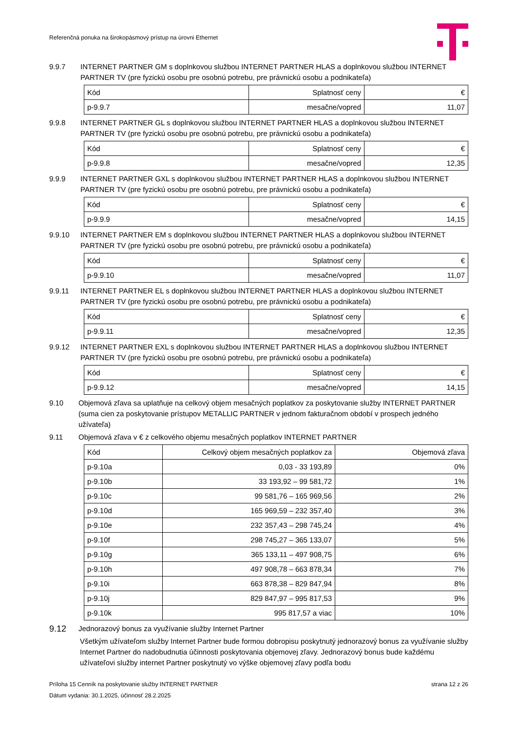Referenčná ponuka na širokopásmový prístup na úrovni Ethernet
9.9.7 INTERNET PARTNER GM s doplnkovou službou INTERNET PARTNER HLAS a doplnkovou službou INTERNET PARTNER TV (pre fyzickú osobu pre osobnú potrebu, pre právnickú osobu a podnikateľa)
| Kód | Splatnosť ceny | € |
| --- | --- | --- |
| p-9.9.7 | mesačne/vopred | 11,07 |
9.9.8 INTERNET PARTNER GL s doplnkovou službou INTERNET PARTNER HLAS a doplnkovou službou INTERNET PARTNER TV (pre fyzickú osobu pre osobnú potrebu, pre právnickú osobu a podnikateľa)
| Kód | Splatnosť ceny | € |
| --- | --- | --- |
| p-9.9.8 | mesačne/vopred | 12,35 |
9.9.9 INTERNET PARTNER GXL s doplnkovou službou INTERNET PARTNER HLAS a doplnkovou službou INTERNET PARTNER TV (pre fyzickú osobu pre osobnú potrebu, pre právnickú osobu a podnikateľa)
| Kód | Splatnosť ceny | € |
| --- | --- | --- |
| p-9.9.9 | mesačne/vopred | 14,15 |
9.9.10 INTERNET PARTNER EM s doplnkovou službou INTERNET PARTNER HLAS a doplnkovou službou INTERNET PARTNER TV (pre fyzickú osobu pre osobnú potrebu, pre právnickú osobu a podnikateľa)
| Kód | Splatnosť ceny | € |
| --- | --- | --- |
| p-9.9.10 | mesačne/vopred | 11,07 |
9.9.11 INTERNET PARTNER EL s doplnkovou službou INTERNET PARTNER HLAS a doplnkovou službou INTERNET PARTNER TV (pre fyzickú osobu pre osobnú potrebu, pre právnickú osobu a podnikateľa)
| Kód | Splatnosť ceny | € |
| --- | --- | --- |
| p-9.9.11 | mesačne/vopred | 12,35 |
9.9.12 INTERNET PARTNER EXL s doplnkovou službou INTERNET PARTNER HLAS a doplnkovou službou INTERNET PARTNER TV (pre fyzickú osobu pre osobnú potrebu, pre právnickú osobu a podnikateľa)
| Kód | Splatnosť ceny | € |
| --- | --- | --- |
| p-9.9.12 | mesačne/vopred | 14,15 |
9.10 Objemová zľava sa uplatňuje na celkový objem mesačných poplatkov za poskytovanie služby INTERNET PARTNER (suma cien za poskytovanie prístupov METALLIC PARTNER v jednom fakturačnom období v prospech jedného užívateľa)
9.11 Objemová zľava v € z celkového objemu mesačných poplatkov INTERNET PARTNER
| Kód | Celkový objem mesačných poplatkov za | Objemová zľava |
| --- | --- | --- |
| p-9.10a | 0,03 - 33 193,89 | 0% |
| p-9.10b | 33 193,92 – 99 581,72 | 1% |
| p-9.10c | 99 581,76 – 165 969,56 | 2% |
| p-9.10d | 165 969,59 – 232 357,40 | 3% |
| p-9.10e | 232 357,43 – 298 745,24 | 4% |
| p-9.10f | 298 745,27 – 365 133,07 | 5% |
| p-9.10g | 365 133,11 – 497 908,75 | 6% |
| p-9.10h | 497 908,78 – 663 878,34 | 7% |
| p-9.10i | 663 878,38 – 829 847,94 | 8% |
| p-9.10j | 829 847,97 – 995 817,53 | 9% |
| p-9.10k | 995 817,57 a viac | 10% |
9.12 Jednorazový bonus za využívanie služby Internet Partner
Všetkým užívateľom služby Internet Partner bude formou dobropisu poskytnutý jednorazový bonus za využívanie služby Internet Partner do nadobudnutia účinnosti poskytovania objemovej zľavy. Jednorazový bonus bude každému užívateľovi služby internet Partner poskytnutý vo výške objemovej zľavy podľa bodu
Príloha 15 Cenník na poskytovanie služby INTERNET PARTNER strana 12 z 26
Dátum vydania: 30.1.2025, účinnosť 28.2.2025